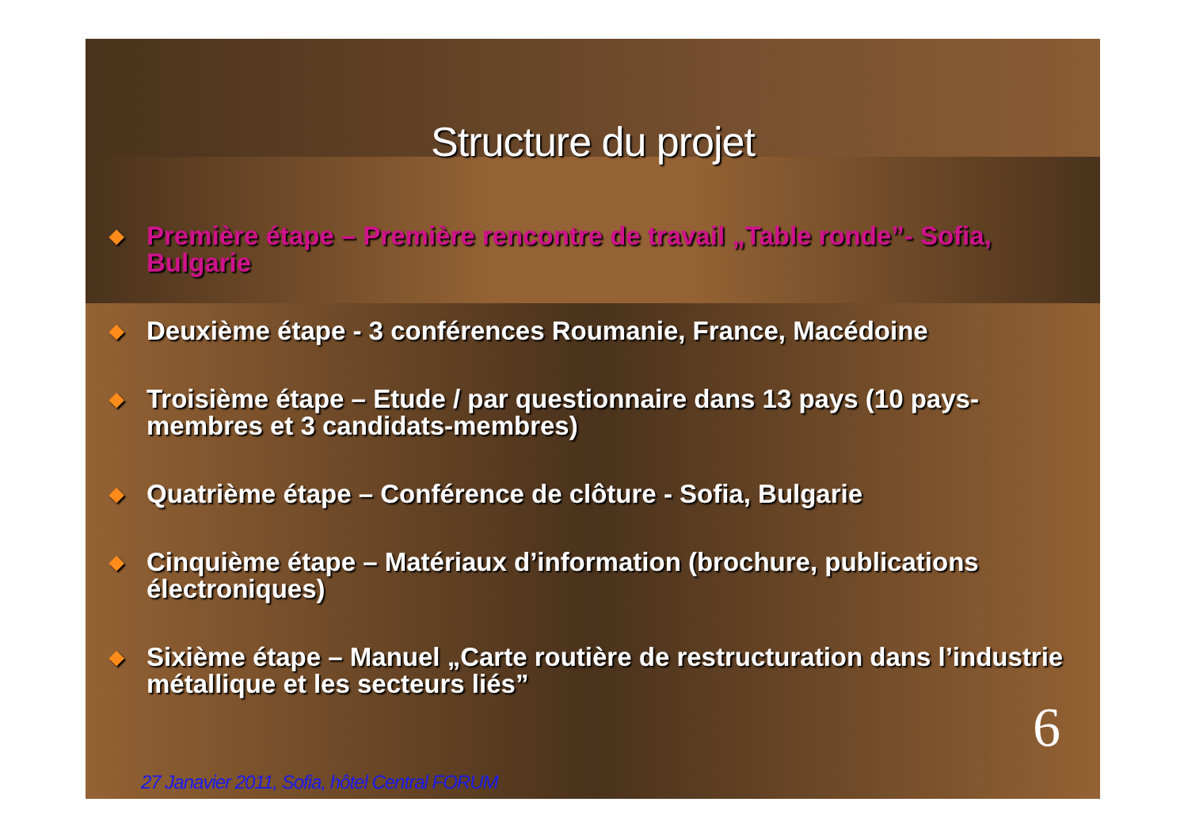Structure du projet
◆ Première étape – Première rencontre de travail „Table ronde”- Sofia, Bulgarie
◆ Deuxième étape - 3 conférences Roumanie, France, Macédoine
◆ Troisième étape – Etude / par questionnaire dans 13 pays (10 pays-membres et 3 candidats-membres)
◆ Quatrième étape – Conférence de clôture - Sofia, Bulgarie
◆ Cinquième étape – Matériaux d’information (brochure, publications électroniques)
◆ Sixième étape – Manuel „Carte routière de restructuration dans l’industrie métallique et les secteurs liés”
6
27 Janavier 2011, Sofia, hôtel Central FORUM